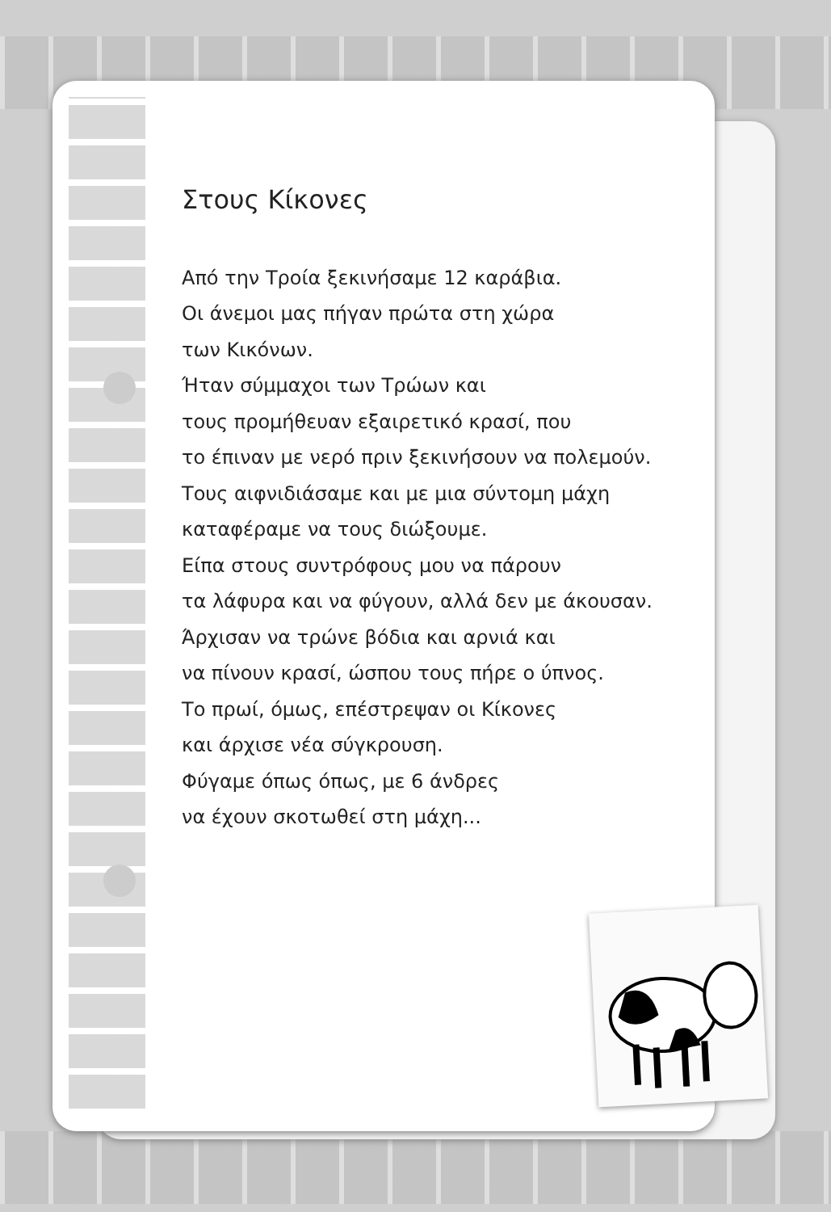Στους Κίκονες
Από την Τροία ξεκινήσαμε 12 καράβια.
Οι άνεμοι μας πήγαν πρώτα στη χώρα
των Κικόνων.
Ήταν σύμμαχοι των Τρώων και
τους προμήθευαν εξαιρετικό κρασί, που
το έπιναν με νερό πριν ξεκινήσουν να πολεμούν.
Τους αιφνιδιάσαμε και με μια σύντομη μάχη
καταφέραμε να τους διώξουμε.
Είπα στους συντρόφους μου να πάρουν
τα λάφυρα και να φύγουν, αλλά δεν με άκουσαν.
Άρχισαν να τρώνε βόδια και αρνιά και
να πίνουν κρασί, ώσπου τους πήρε ο ύπνος.
Το πρωί, όμως, επέστρεψαν οι Κίκονες
και άρχισε νέα σύγκρουση.
Φύγαμε όπως όπως, με 6 άνδρες
να έχουν σκοτωθεί στη μάχη...